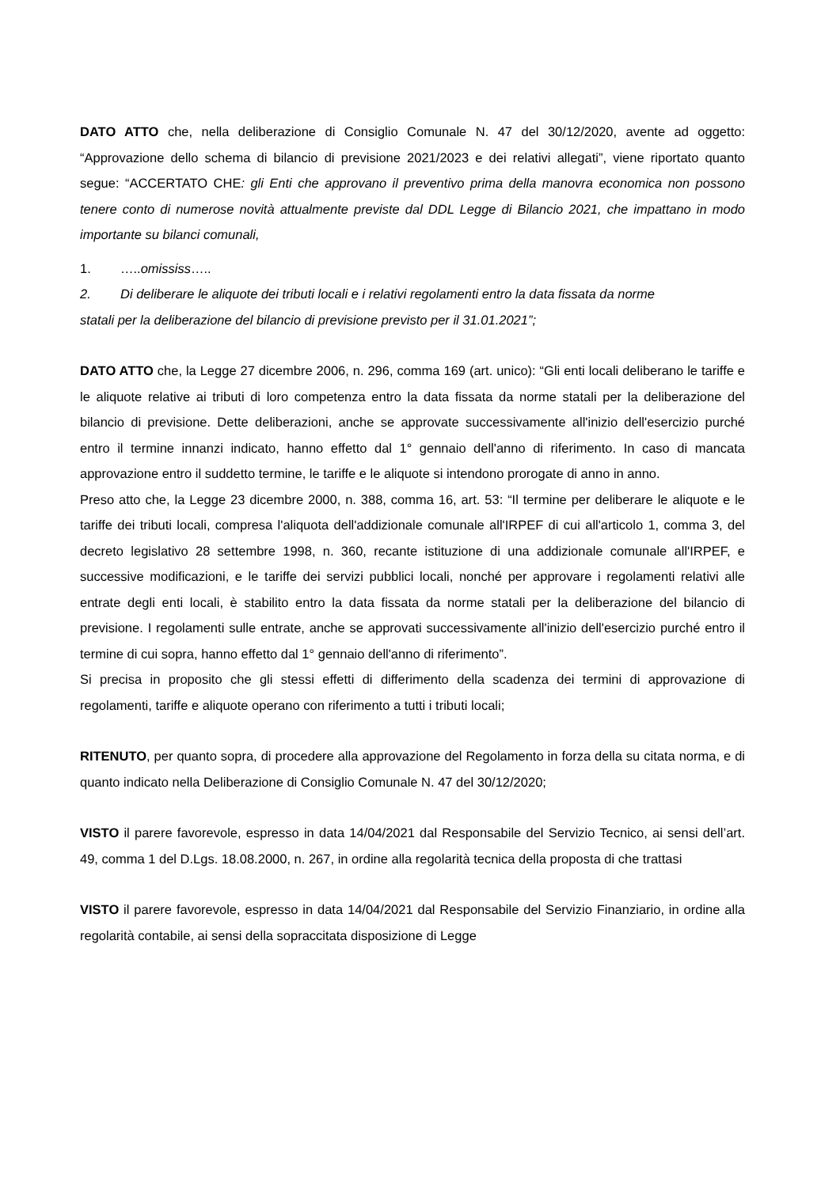DATO ATTO che, nella deliberazione di Consiglio Comunale N. 47 del 30/12/2020, avente ad oggetto: “Approvazione dello schema di bilancio di previsione 2021/2023 e dei relativi allegati”, viene riportato quanto segue: “ACCERTATO CHE: gli Enti che approvano il preventivo prima della manovra economica non possono tenere conto di numerose novità attualmente previste dal DDL Legge di Bilancio 2021, che impattano in modo importante su bilanci comunali,
1. …..omississ…..
2. Di deliberare le aliquote dei tributi locali e i relativi regolamenti entro la data fissata da norme
statali per la deliberazione del bilancio di previsione previsto per il 31.01.2021”;
DATO ATTO che, la Legge 27 dicembre 2006, n. 296, comma 169 (art. unico): “Gli enti locali deliberano le tariffe e le aliquote relative ai tributi di loro competenza entro la data fissata da norme statali per la deliberazione del bilancio di previsione. Dette deliberazioni, anche se approvate successivamente all'inizio dell'esercizio purché entro il termine innanzi indicato, hanno effetto dal 1° gennaio dell'anno di riferimento. In caso di mancata approvazione entro il suddetto termine, le tariffe e le aliquote si intendono prorogate di anno in anno.
Preso atto che, la Legge 23 dicembre 2000, n. 388, comma 16, art. 53: “Il termine per deliberare le aliquote e le tariffe dei tributi locali, compresa l'aliquota dell'addizionale comunale all'IRPEF di cui all'articolo 1, comma 3, del decreto legislativo 28 settembre 1998, n. 360, recante istituzione di una addizionale comunale all'IRPEF, e successive modificazioni, e le tariffe dei servizi pubblici locali, nonché per approvare i regolamenti relativi alle entrate degli enti locali, è stabilito entro la data fissata da norme statali per la deliberazione del bilancio di previsione. I regolamenti sulle entrate, anche se approvati successivamente all'inizio dell'esercizio purché entro il termine di cui sopra, hanno effetto dal 1° gennaio dell'anno di riferimento”.
Si precisa in proposito che gli stessi effetti di differimento della scadenza dei termini di approvazione di regolamenti, tariffe e aliquote operano con riferimento a tutti i tributi locali;
RITENUTO, per quanto sopra, di procedere alla approvazione del Regolamento in forza della su citata norma, e di quanto indicato nella Deliberazione di Consiglio Comunale N. 47 del 30/12/2020;
VISTO il parere favorevole, espresso in data 14/04/2021 dal Responsabile del Servizio Tecnico, ai sensi dell’art. 49, comma 1 del D.Lgs. 18.08.2000, n. 267, in ordine alla regolarità tecnica della proposta di che trattasi
VISTO il parere favorevole, espresso in data 14/04/2021 dal Responsabile del Servizio Finanziario, in ordine alla regolarità contabile, ai sensi della sopraccitata disposizione di Legge